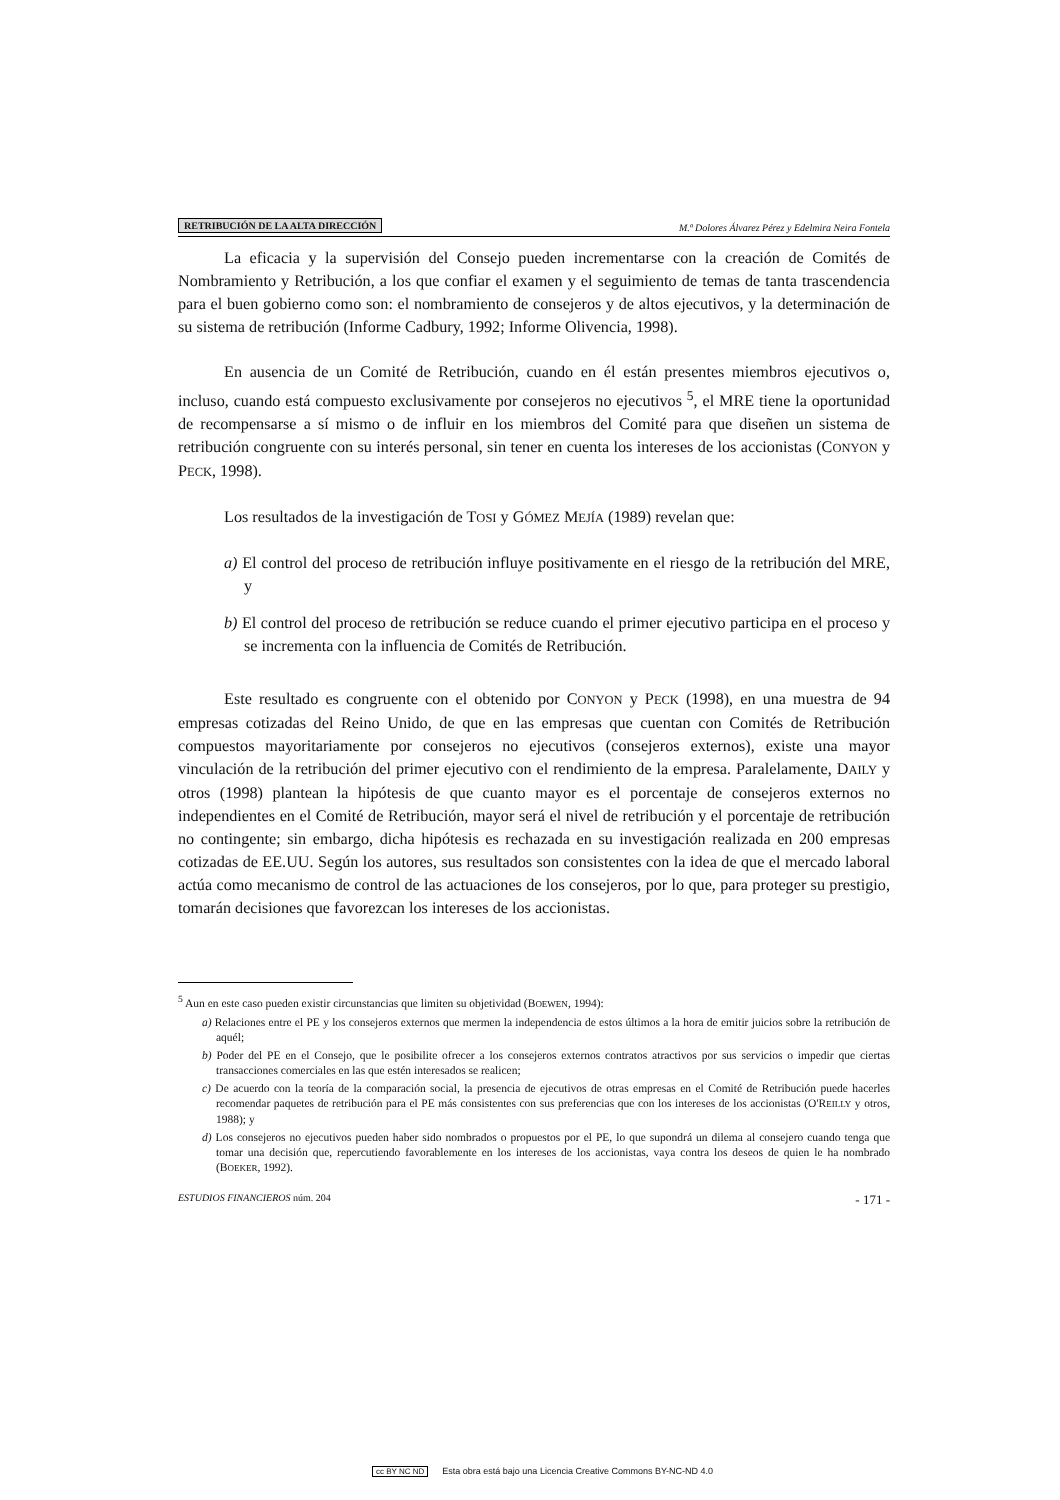RETRIBUCIÓN DE LA ALTA DIRECCIÓN M.ª Dolores Álvarez Pérez y Edelmira Neira Fontela
La eficacia y la supervisión del Consejo pueden incrementarse con la creación de Comités de Nombramiento y Retribución, a los que confiar el examen y el seguimiento de temas de tanta trascendencia para el buen gobierno como son: el nombramiento de consejeros y de altos ejecutivos, y la determinación de su sistema de retribución (Informe Cadbury, 1992; Informe Olivencia, 1998).
En ausencia de un Comité de Retribución, cuando en él están presentes miembros ejecutivos o, incluso, cuando está compuesto exclusivamente por consejeros no ejecutivos <sup>5</sup>, el MRE tiene la oportunidad de recompensarse a sí mismo o de influir en los miembros del Comité para que diseñen un sistema de retribución congruente con su interés personal, sin tener en cuenta los intereses de los accionistas (CONYON y PECK, 1998).
Los resultados de la investigación de TOSI y GÓMEZ MEJÍA (1989) revelan que:
a) El control del proceso de retribución influye positivamente en el riesgo de la retribución del MRE, y
b) El control del proceso de retribución se reduce cuando el primer ejecutivo participa en el proceso y se incrementa con la influencia de Comités de Retribución.
Este resultado es congruente con el obtenido por CONYON y PECK (1998), en una muestra de 94 empresas cotizadas del Reino Unido, de que en las empresas que cuentan con Comités de Retribución compuestos mayoritariamente por consejeros no ejecutivos (consejeros externos), existe una mayor vinculación de la retribución del primer ejecutivo con el rendimiento de la empresa. Paralelamente, DAILY y otros (1998) plantean la hipótesis de que cuanto mayor es el porcentaje de consejeros externos no independientes en el Comité de Retribución, mayor será el nivel de retribución y el porcentaje de retribución no contingente; sin embargo, dicha hipótesis es rechazada en su investigación realizada en 200 empresas cotizadas de EE.UU. Según los autores, sus resultados son consistentes con la idea de que el mercado laboral actúa como mecanismo de control de las actuaciones de los consejeros, por lo que, para proteger su prestigio, tomarán decisiones que favorezcan los intereses de los accionistas.
<sup>5</sup> Aun en este caso pueden existir circunstancias que limiten su objetividad (BOEWEN, 1994):
a) Relaciones entre el PE y los consejeros externos que mermen la independencia de estos últimos a la hora de emitir juicios sobre la retribución de aquél;
b) Poder del PE en el Consejo, que le posibilite ofrecer a los consejeros externos contratos atractivos por sus servicios o impedir que ciertas transacciones comerciales en las que estén interesados se realicen;
c) De acuerdo con la teoría de la comparación social, la presencia de ejecutivos de otras empresas en el Comité de Retribución puede hacerles recomendar paquetes de retribución para el PE más consistentes con sus preferencias que con los intereses de los accionistas (O'REILLY y otros, 1988); y
d) Los consejeros no ejecutivos pueden haber sido nombrados o propuestos por el PE, lo que supondrá un dilema al consejero cuando tenga que tomar una decisión que, repercutiendo favorablemente en los intereses de los accionistas, vaya contra los deseos de quien le ha nombrado (BOEKER, 1992).
ESTUDIOS FINANCIEROS núm. 204 - 171 -
cc BY NC ND Esta obra está bajo una Licencia Creative Commons BY-NC-ND 4.0